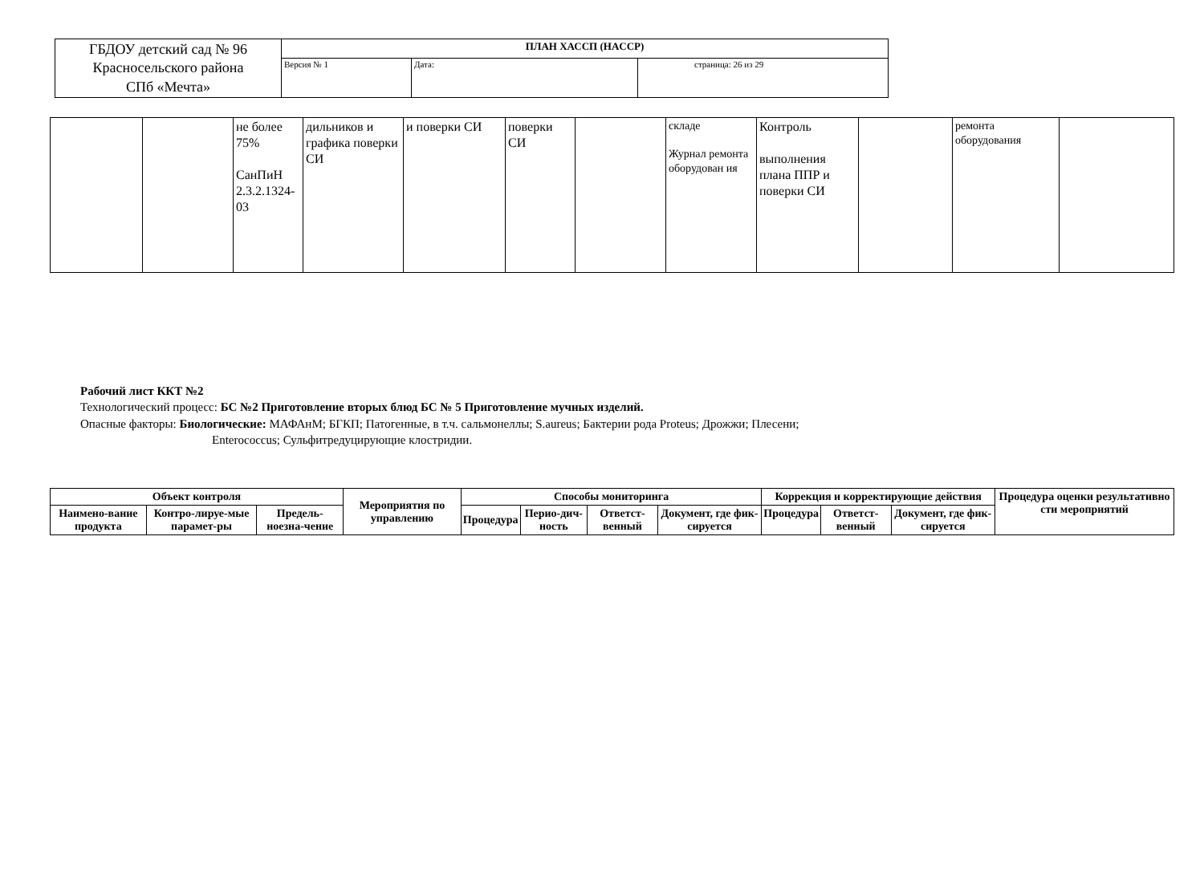| ГБДОУ детский сад № 96 Красносельского района СПб «Мечта» | ПЛАН ХАССП (HACCP) | | |
| | Версия № 1 | Дата: | страница: 26 из 29 |
| | | не более 75% СанПиН 2.3.2.1324-03 | дильников и графика поверки СИ | и поверки СИ | поверки СИ | | складе Журнал ремонта оборудован ия | Контроль выполнения плана ППР и поверки СИ | | ремонта оборудования | |
Рабочий лист ККТ №2
Технологический процесс: БС №2 Приготовление вторых блюд БС № 5 Приготовление мучных изделий.
Опасные факторы: Биологические: МАФАнМ; БГКП; Патогенные, в т.ч. сальмонеллы; S.aureus; Бактерии рода Proteus; Дрожжи; Плесени;
Enterococcus; Сульфитредуцирующие клостридии.
| Объект контроля | | | Мероприятия по управлению | Способы мониторинга | | | | Коррекция и корректирующие действия | | | Процедура оценки результативно сти мероприятий |
| --- | --- | --- | --- | --- | --- | --- | --- | --- | --- | --- | --- |
| Наимено-вание продукта | Контро-лируе-мые парамет-ры | Предель-ноезна-чение | | Процедура | Перио-дич-ность | Ответст-венный | Документ, где фик-сируется | Процедура | Ответст-венный | Документ, где фик-сируется | |